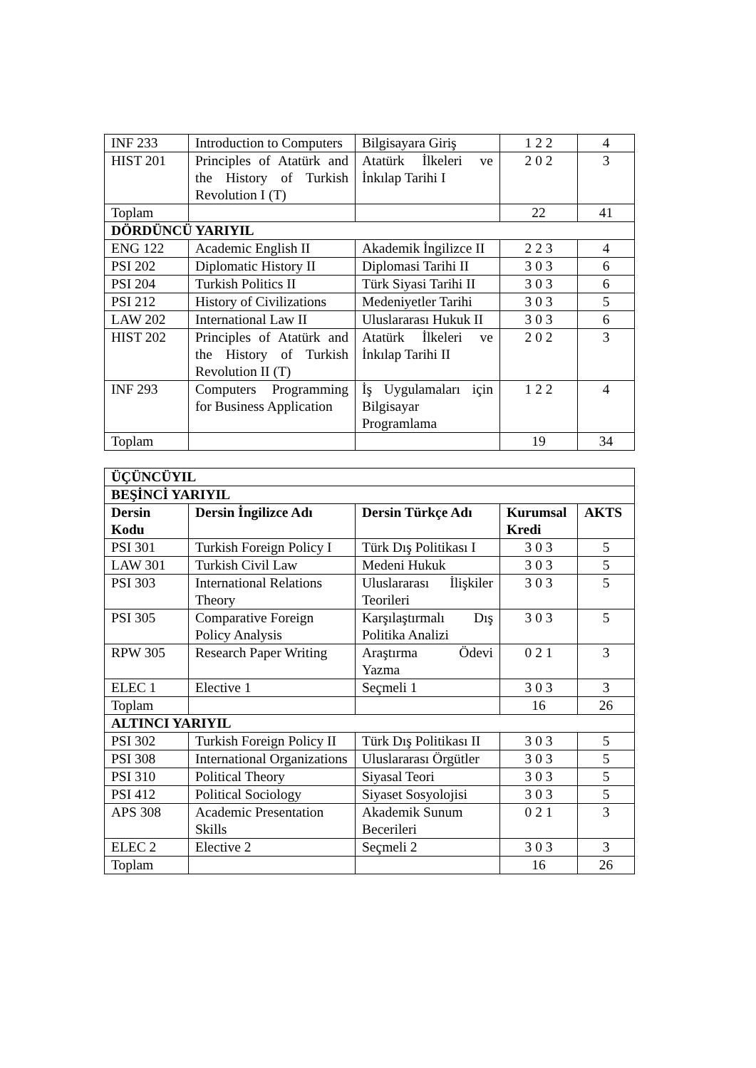| INF 233 | Introduction to Computers | Bilgisayara Giriş | 1 2 2 | 4 |
| HIST 201 | Principles of Atatürk and the History of Turkish Revolution I (T) | Atatürk İlkeleri ve İnkılap Tarihi I | 2 0 2 | 3 |
| Toplam | | | 22 | 41 |
| DÖRDÜNCÜ YARIYIL | | | | |
| ENG 122 | Academic English II | Akademik İngilizce II | 2 2 3 | 4 |
| PSI 202 | Diplomatic History II | Diplomasi Tarihi II | 3 0 3 | 6 |
| PSI 204 | Turkish Politics II | Türk Siyasi Tarihi II | 3 0 3 | 6 |
| PSI 212 | History of Civilizations | Medeniyetler Tarihi | 3 0 3 | 5 |
| LAW 202 | International Law II | Uluslararası Hukuk II | 3 0 3 | 6 |
| HIST 202 | Principles of Atatürk and the History of Turkish Revolution II (T) | Atatürk İlkeleri ve İnkılap Tarihi II | 2 0 2 | 3 |
| INF 293 | Computers Programming for Business Application | İş Uygulamaları için Bilgisayar Programlama | 1 2 2 | 4 |
| Toplam | | | 19 | 34 |
| ÜÇÜNCÜYIL | | | | |
| --- | --- | --- | --- | --- |
| BEŞİNCİ YARIYIL | | | | |
| Dersin Kodu | Dersin İngilizce Adı | Dersin Türkçe Adı | Kurumsal Kredi | AKTS |
| PSI 301 | Turkish Foreign Policy I | Türk Dış Politikası I | 3 0 3 | 5 |
| LAW 301 | Turkish Civil Law | Medeni Hukuk | 3 0 3 | 5 |
| PSI 303 | International Relations Theory | Uluslararası İlişkiler Teorileri | 3 0 3 | 5 |
| PSI 305 | Comparative Foreign Policy Analysis | Karşılaştırmalı Dış Politika Analizi | 3 0 3 | 5 |
| RPW 305 | Research Paper Writing | Araştırma Ödevi Yazma | 0 2 1 | 3 |
| ELEC 1 | Elective 1 | Seçmeli 1 | 3 0 3 | 3 |
| Toplam | | | 16 | 26 |
| ALTINCI YARIYIL | | | | |
| PSI 302 | Turkish Foreign Policy II | Türk Dış Politikası II | 3 0 3 | 5 |
| PSI 308 | International Organizations | Uluslararası Örgütler | 3 0 3 | 5 |
| PSI 310 | Political Theory | Siyasal Teori | 3 0 3 | 5 |
| PSI 412 | Political Sociology | Siyaset Sosyolojisi | 3 0 3 | 5 |
| APS 308 | Academic Presentation Skills | Akademik Sunum Becerileri | 0 2 1 | 3 |
| ELEC 2 | Elective 2 | Seçmeli 2 | 3 0 3 | 3 |
| Toplam | | | 16 | 26 |